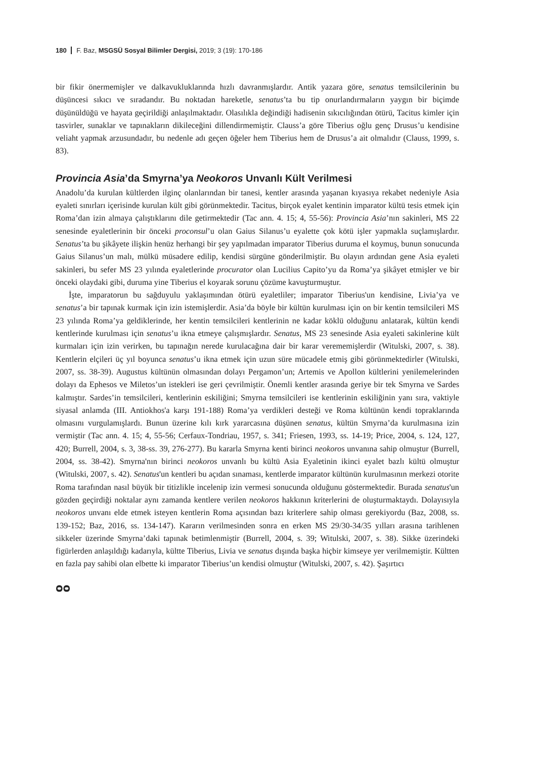180 F. Baz, MSGSÜ Sosyal Bilimler Dergisi, 2019; 3 (19): 170-186
bir fikir önermemişler ve dalkavukluklarında hızlı davranmışlardır. Antik yazara göre, senatus temsilcilerinin bu düşüncesi sıkıcı ve sıradandır. Bu noktadan hareketle, senatus’ta bu tip onurlandırmaların yaygın bir biçimde düşünüldüğü ve hayata geçirildiği anlaşılmaktadır. Olasılıkla değindiği hadisenin sıkıcılığından ötürü, Tacitus kimler için tasvirler, sunaklar ve tapınakların dikileceğini dillendirmemiştir. Clauss’a göre Tiberius oğlu genç Drusus’u kendisine veliaht yapmak arzusundadır, bu nedenle adı geçen öğeler hem Tiberius hem de Drusus’a ait olmalıdır (Clauss, 1999, s. 83).
Provincia Asia’da Smyrna’ya Neokoros Unvanlı Kült Verilmesi
Anadolu’da kurulan kültlerden ilginç olanlarından bir tanesi, kentler arasında yaşanan kıyasıya rekabet nedeniyle Asia eyaleti sınırları içerisinde kurulan kült gibi görünmektedir. Tacitus, birçok eyalet kentinin imparator kültü tesis etmek için Roma’dan izin almaya çalıştıklarını dile getirmektedir (Tac ann. 4. 15; 4, 55-56): Provincia Asia’nın sakinleri, MS 22 senesinde eyaletlerinin bir önceki proconsul’u olan Gaius Silanus’u eyalette çok kötü işler yapmakla suçlamışlardır. Senatus’ta bu şikâyete ilişkin henüz herhangi bir şey yapılmadan imparator Tiberius duruma el koymuş, bunun sonucunda Gaius Silanus’un malı, mülkü müsadere edilip, kendisi sürgüne gönderilmiştir. Bu olayın ardından gene Asia eyaleti sakinleri, bu sefer MS 23 yılında eyaletlerinde procurator olan Lucilius Capito’yu da Roma’ya şikâyet etmişler ve bir önceki olaydaki gibi, duruma yine Tiberius el koyarak sorunu çözüme kavuşturmuştur.
İşte, imparatorun bu sağduyulu yaklaşımından ötürü eyaletliler; imparator Tiberius'un kendisine, Livia’ya ve senatus’a bir tapınak kurmak için izin istemişlerdir. Asia’da böyle bir kültün kurulması için on bir kentin temsilcileri MS 23 yılında Roma’ya geldiklerinde, her kentin temsilcileri kentlerinin ne kadar köklü olduğunu anlatarak, kültün kendi kentlerinde kurulması için senatus’u ikna etmeye çalışmışlardır. Senatus, MS 23 senesinde Asia eyaleti sakinlerine kült kurmaları için izin verirken, bu tapınağın nerede kurulacağına dair bir karar verememişlerdir (Witulski, 2007, s. 38). Kentlerin elçileri üç yıl boyunca senatus’u ikna etmek için uzun süre mücadele etmiş gibi görünmektedirler (Witulski, 2007, ss. 38-39). Augustus kültünün olmasından dolayı Pergamon’un; Artemis ve Apollon kültlerini yenilemelerinden dolayı da Ephesos ve Miletos’un istekleri ise geri çevrilmiştir. Önemli kentler arasında geriye bir tek Smyrna ve Sardes kalmıştır. Sardes’in temsilcileri, kentlerinin eskiliğini; Smyrna temsilcileri ise kentlerinin eskiliğinin yanı sıra, vaktiyle siyasal anlamda (III. Antiokhos'a karşı 191-188) Roma’ya verdikleri desteği ve Roma kültünün kendi topraklarında olmasını vurgulamışlardı. Bunun üzerine kılı kırk yararcasına düşünen senatus, kültün Smyrna’da kurulmasına izin vermiştir (Tac ann. 4. 15; 4, 55-56; Cerfaux-Tondriau, 1957, s. 341; Friesen, 1993, ss. 14-19; Price, 2004, s. 124, 127, 420; Burrell, 2004, s. 3, 38-ss. 39, 276-277). Bu kararla Smyrna kenti birinci neokoros unvanına sahip olmuştur (Burrell, 2004, ss. 38-42). Smyrna'nın birinci neokoros unvanlı bu kültü Asia Eyaletinin ikinci eyalet bazlı kültü olmuştur (Witulski, 2007, s. 42). Senatus'un kentleri bu açıdan sınaması, kentlerde imparator kültünün kurulmasının merkezi otorite Roma tarafından nasıl büyük bir titizlikle incelenip izin vermesi sonucunda olduğunu göstermektedir. Burada senatus'un gözden geçirdiği noktalar aynı zamanda kentlere verilen neokoros hakkının kriterlerini de oluşturmaktaydı. Dolayısıyla neokoros unvanı elde etmek isteyen kentlerin Roma açısından bazı kriterlere sahip olması gerekiyordu (Baz, 2008, ss. 139-152; Baz, 2016, ss. 134-147). Kararın verilmesinden sonra en erken MS 29/30-34/35 yılları arasına tarihlenen sikkeler üzerinde Smyrna’daki tapınak betimlenmiştir (Burrell, 2004, s. 39; Witulski, 2007, s. 38). Sikke üzerindeki figürlerden anlaşıldığı kadarıyla, kültte Tiberius, Livia ve senatus dışında başka hiçbir kimseye yer verilmemiştir. Kültten en fazla pay sahibi olan elbette ki imparator Tiberius’un kendisi olmuştur (Witulski, 2007, s. 42). Şaşırtıcı
ᴑᴑ